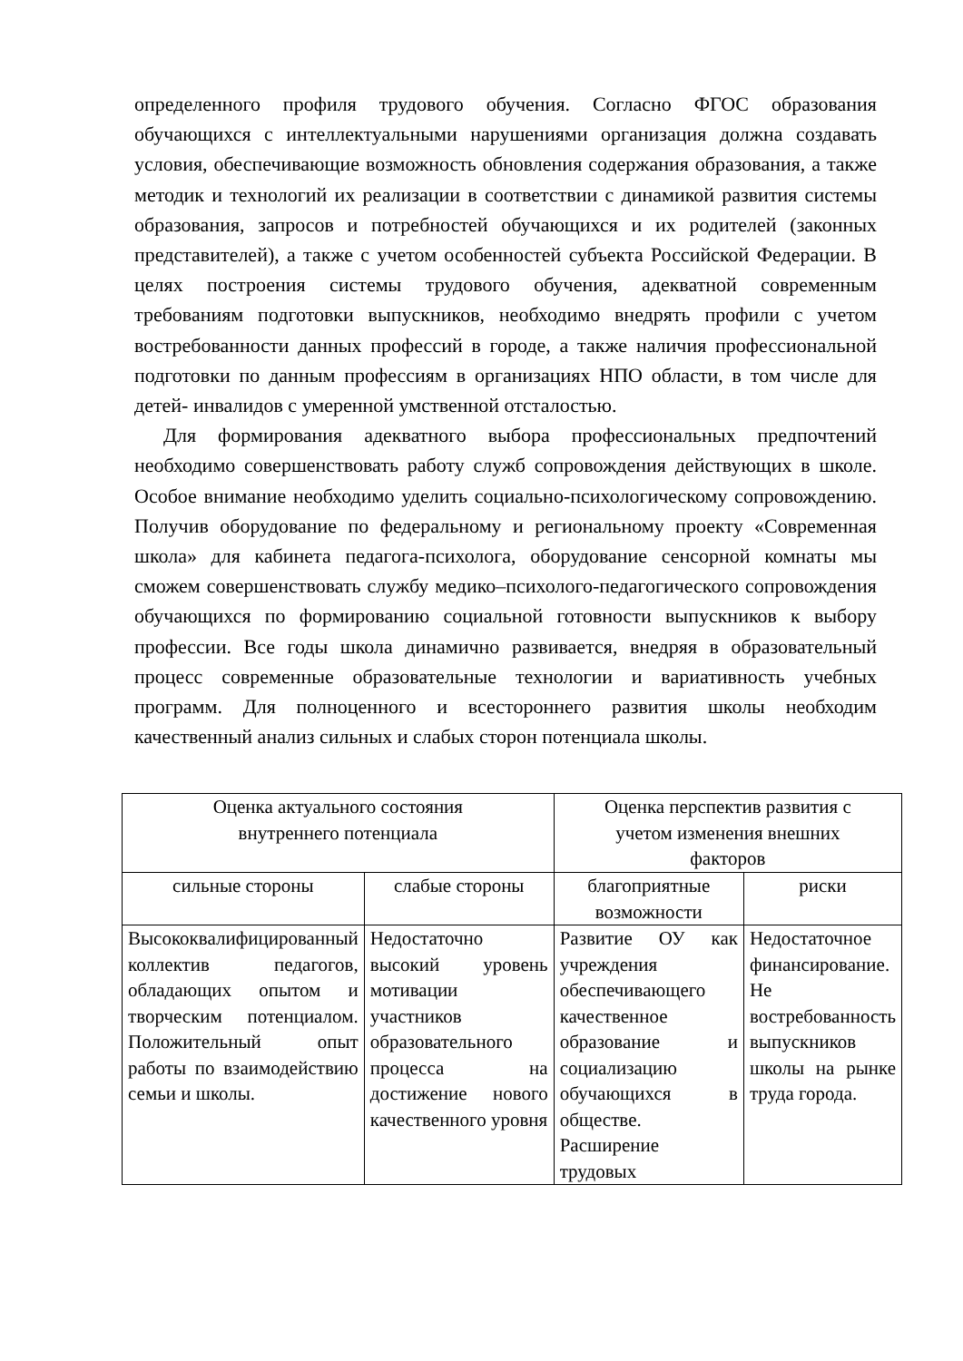определенного профиля трудового обучения. Согласно ФГОС образования обучающихся с интеллектуальными нарушениями организация должна создавать условия, обеспечивающие возможность обновления содержания образования, а также методик и технологий их реализации в соответствии с динамикой развития системы образования, запросов и потребностей обучающихся и их родителей (законных представителей), а также с учетом особенностей субъекта Российской Федерации. В целях построения системы трудового обучения, адекватной современным требованиям подготовки выпускников, необходимо внедрять профили с учетом востребованности данных профессий в городе, а также наличия профессиональной подготовки по данным профессиям в организациях НПО области, в том числе для детей- инвалидов с умеренной умственной отсталостью.
Для формирования адекватного выбора профессиональных предпочтений необходимо совершенствовать работу служб сопровождения действующих в школе. Особое внимание необходимо уделить социально-психологическому сопровождению. Получив оборудование по федеральному и региональному проекту «Современная школа» для кабинета педагога-психолога, оборудование сенсорной комнаты мы сможем совершенствовать службу медико–психолого-педагогического сопровождения обучающихся по формированию социальной готовности выпускников к выбору профессии. Все годы школа динамично развивается, внедряя в образовательный процесс современные образовательные технологии и вариативность учебных программ. Для полноценного и всестороннего развития школы необходим качественный анализ сильных и слабых сторон потенциала школы.
| Оценка актуального состояния внутреннего потенциала | | Оценка перспектив развития с учетом изменения внешних факторов | |
| --- | --- | --- | --- |
| сильные стороны | слабые стороны | благоприятные возможности | риски |
| Высококвалифицированный коллектив педагогов, обладающих опытом и творческим потенциалом. Положительный опыт работы по взаимодействию семьи и школы. | Недостаточно высокий уровень мотивации участников образовательного процесса на достижение нового качественного уровня | Развитие ОУ как учреждения обеспечивающего качественное образование и социализацию обучающихся в обществе. Расширение трудовых | Недостаточное финансирование. Не востребованность выпускников школы на рынке труда города. |